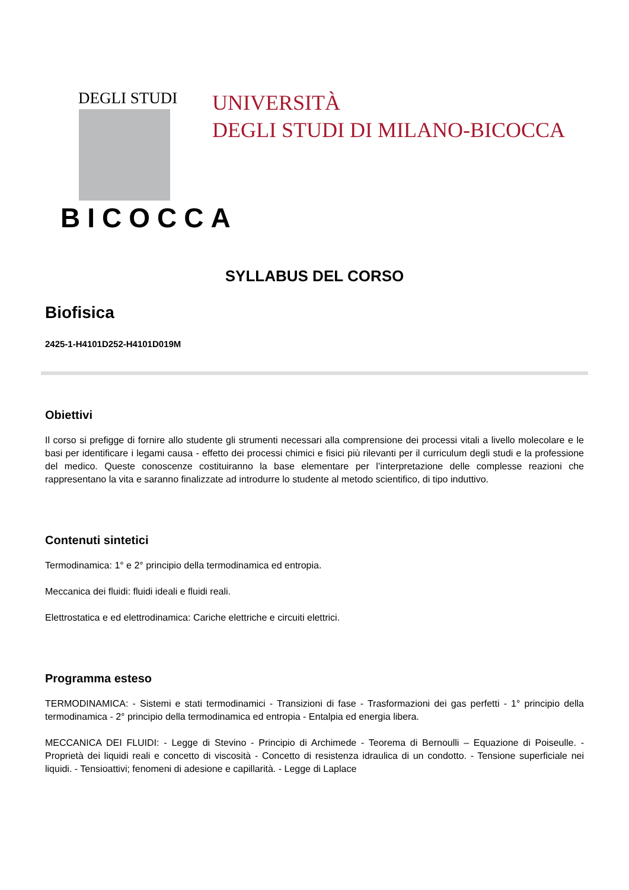DEGLI STUDI
BICOCCA
UNIVERSITÀ
DEGLI STUDI DI MILANO-BICOCCA
SYLLABUS DEL CORSO
Biofisica
2425-1-H4101D252-H4101D019M
Obiettivi
Il corso si prefigge di fornire allo studente gli strumenti necessari alla comprensione dei processi vitali a livello molecolare e le basi per identificare i legami causa - effetto dei processi chimici e fisici più rilevanti per il curriculum degli studi e la professione del medico. Queste conoscenze costituiranno la base elementare per l’interpretazione delle complesse reazioni che rappresentano la vita e saranno finalizzate ad introdurre lo studente al metodo scientifico, di tipo induttivo.
Contenuti sintetici
Termodinamica: 1° e 2° principio della termodinamica ed entropia.
Meccanica dei fluidi: fluidi ideali e fluidi reali.
Elettrostatica e ed elettrodinamica: Cariche elettriche e circuiti elettrici.
Programma esteso
TERMODINAMICA: - Sistemi e stati termodinamici - Transizioni di fase - Trasformazioni dei gas perfetti - 1° principio della termodinamica - 2° principio della termodinamica ed entropia - Entalpia ed energia libera.
MECCANICA DEI FLUIDI: - Legge di Stevino - Principio di Archimede - Teorema di Bernoulli – Equazione di Poiseulle. - Proprietà dei liquidi reali e concetto di viscosità - Concetto di resistenza idraulica di un condotto. - Tensione superficiale nei liquidi. - Tensioattivi; fenomeni di adesione e capillarità. - Legge di Laplace